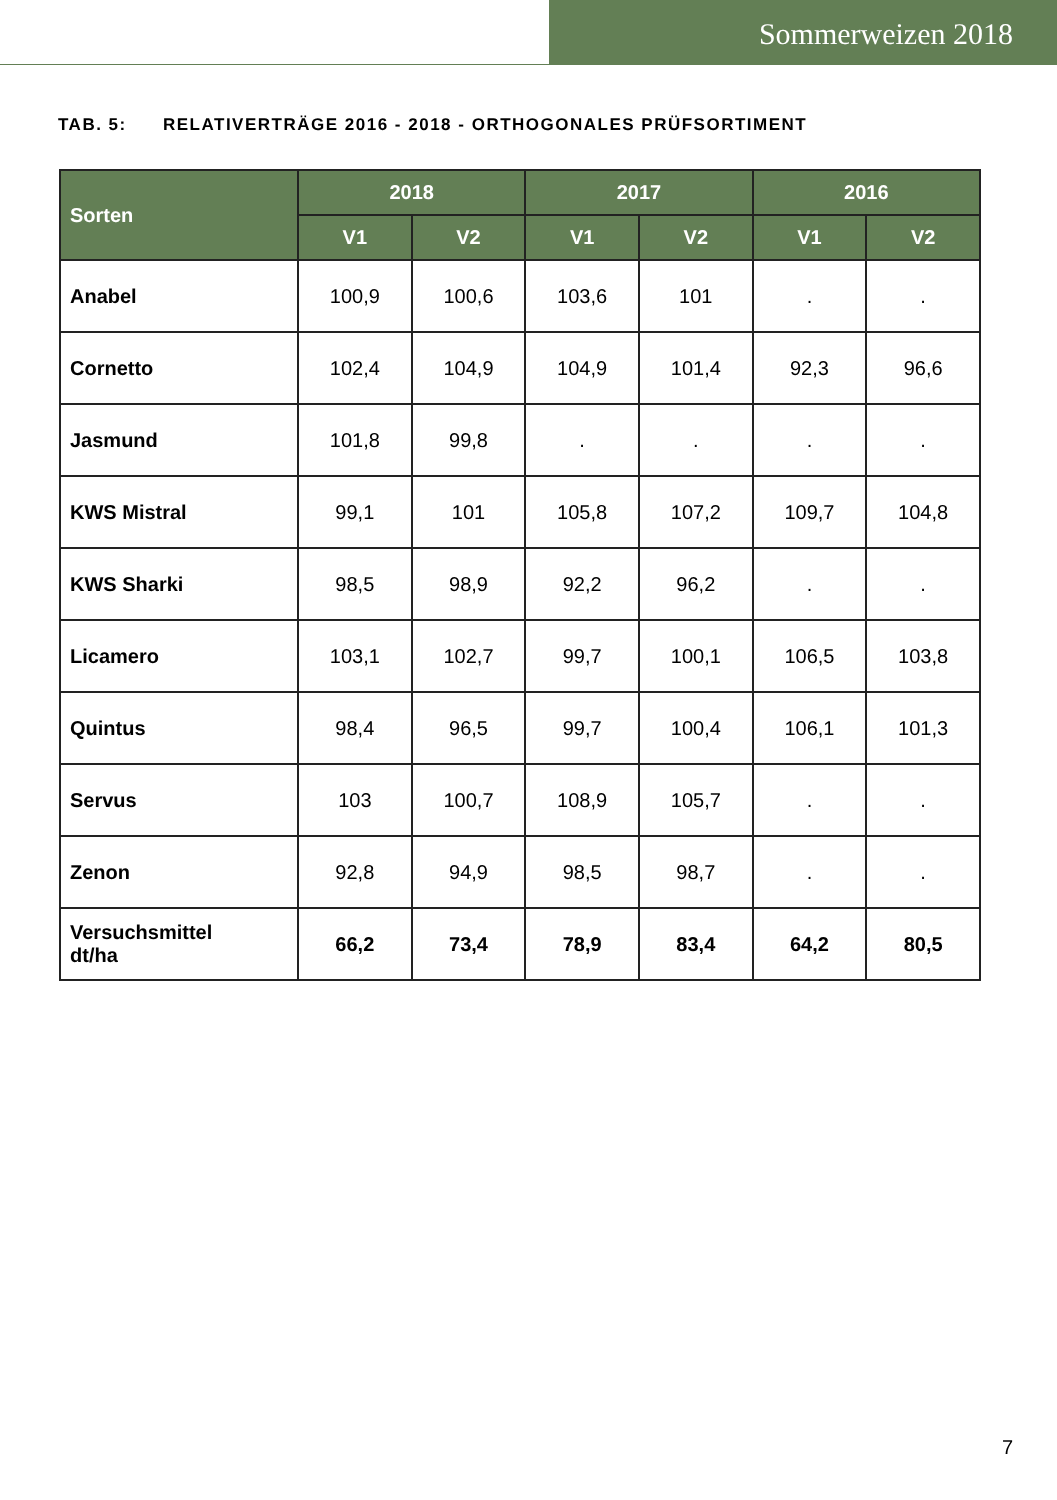Sommerweizen 2018
TAB. 5: RELATIVERTRÄGE 2016 - 2018 - ORTHOGONALES PRÜFSORTIMENT
| Sorten | 2018 | | 2017 | | 2016 | |
| --- | --- | --- | --- | --- | --- | --- |
| | V1 | V2 | V1 | V2 | V1 | V2 |
| Anabel | 100,9 | 100,6 | 103,6 | 101 | . | . |
| Cornetto | 102,4 | 104,9 | 104,9 | 101,4 | 92,3 | 96,6 |
| Jasmund | 101,8 | 99,8 | . | . | . | . |
| KWS Mistral | 99,1 | 101 | 105,8 | 107,2 | 109,7 | 104,8 |
| KWS Sharki | 98,5 | 98,9 | 92,2 | 96,2 | . | . |
| Licamero | 103,1 | 102,7 | 99,7 | 100,1 | 106,5 | 103,8 |
| Quintus | 98,4 | 96,5 | 99,7 | 100,4 | 106,1 | 101,3 |
| Servus | 103 | 100,7 | 108,9 | 105,7 | . | . |
| Zenon | 92,8 | 94,9 | 98,5 | 98,7 | . | . |
| Versuchsmittel dt/ha | 66,2 | 73,4 | 78,9 | 83,4 | 64,2 | 80,5 |
7